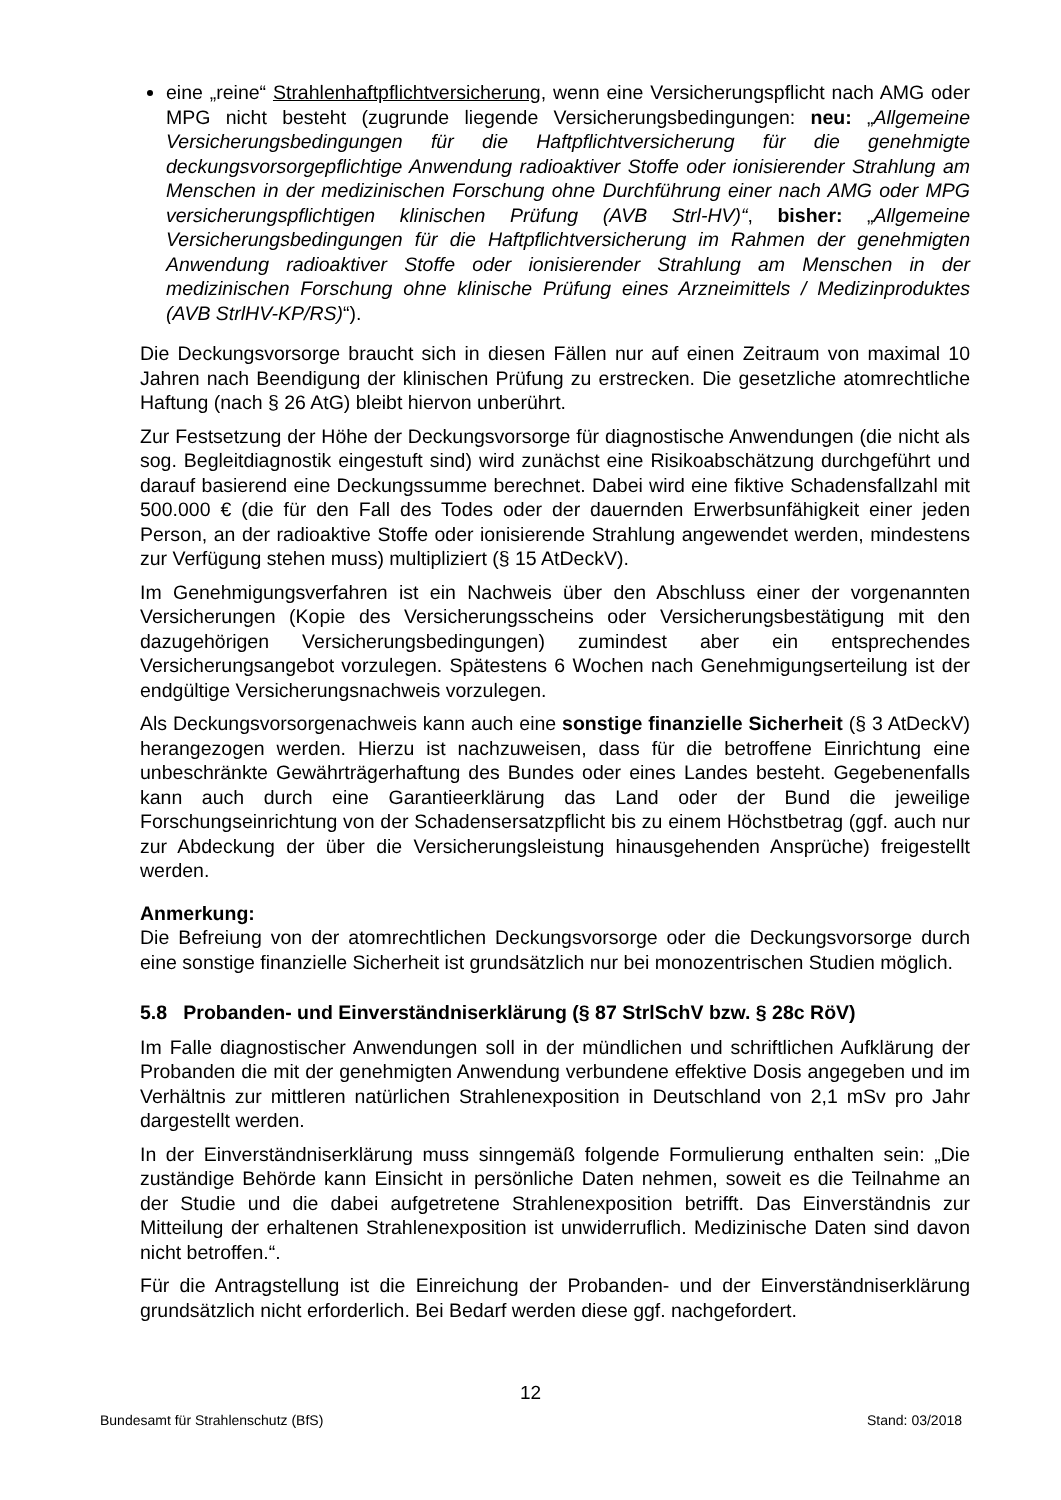eine „reine“ Strahlenhaftpflichtversicherung, wenn eine Versicherungspflicht nach AMG oder MPG nicht besteht (zugrunde liegende Versicherungsbedingungen: neu: „Allgemeine Versicherungsbedingungen für die Haftpflichtversicherung für die genehmigte deckungsvorsorgepflichtige Anwendung radioaktiver Stoffe oder ionisierender Strahlung am Menschen in der medizinischen Forschung ohne Durchführung einer nach AMG oder MPG versicherungspflichtigen klinischen Prüfung (AVB Strl-HV)“, bisher: „Allgemeine Versicherungsbedingungen für die Haftpflichtversicherung im Rahmen der genehmigten Anwendung radioaktiver Stoffe oder ionisierender Strahlung am Menschen in der medizinischen Forschung ohne klinische Prüfung eines Arzneimittels / Medizinproduktes (AVB StrlHV-KP/RS)“).
Die Deckungsvorsorge braucht sich in diesen Fällen nur auf einen Zeitraum von maximal 10 Jahren nach Beendigung der klinischen Prüfung zu erstrecken. Die gesetzliche atomrechtliche Haftung (nach § 26 AtG) bleibt hiervon unberührt.
Zur Festsetzung der Höhe der Deckungsvorsorge für diagnostische Anwendungen (die nicht als sog. Begleitdiagnostik eingestuft sind) wird zunächst eine Risikoabschätzung durchgeführt und darauf basierend eine Deckungssumme berechnet. Dabei wird eine fiktive Schadensfallzahl mit 500.000 € (die für den Fall des Todes oder der dauernden Erwerbsunfähigkeit einer jeden Person, an der radioaktive Stoffe oder ionisierende Strahlung angewendet werden, mindestens zur Verfügung stehen muss) multipliziert (§ 15 AtDeckV).
Im Genehmigungsverfahren ist ein Nachweis über den Abschluss einer der vorgenannten Versicherungen (Kopie des Versicherungsscheins oder Versicherungsbestätigung mit den dazugehörigen Versicherungsbedingungen) zumindest aber ein entsprechendes Versicherungsangebot vorzulegen. Spätestens 6 Wochen nach Genehmigungserteilung ist der endgültige Versicherungsnachweis vorzulegen.
Als Deckungsvorsorgenachweis kann auch eine sonstige finanzielle Sicherheit (§ 3 AtDeckV) herangezogen werden. Hierzu ist nachzuweisen, dass für die betroffene Einrichtung eine unbeschränkte Gewährträgerhaftung des Bundes oder eines Landes besteht. Gegebenenfalls kann auch durch eine Garantieerklärung das Land oder der Bund die jeweilige Forschungseinrichtung von der Schadensersatzpflicht bis zu einem Höchstbetrag (ggf. auch nur zur Abdeckung der über die Versicherungsleistung hinausgehenden Ansprüche) freigestellt werden.
Anmerkung:
Die Befreiung von der atomrechtlichen Deckungsvorsorge oder die Deckungsvorsorge durch eine sonstige finanzielle Sicherheit ist grundsätzlich nur bei monozentrischen Studien möglich.
5.8 Probanden- und Einverständniserklärung (§ 87 StrlSchV bzw. § 28c RöV)
Im Falle diagnostischer Anwendungen soll in der mündlichen und schriftlichen Aufklärung der Probanden die mit der genehmigten Anwendung verbundene effektive Dosis angegeben und im Verhältnis zur mittleren natürlichen Strahlenexposition in Deutschland von 2,1 mSv pro Jahr dargestellt werden.
In der Einverständniserklärung muss sinngemäß folgende Formulierung enthalten sein: „Die zuständige Behörde kann Einsicht in persönliche Daten nehmen, soweit es die Teilnahme an der Studie und die dabei aufgetretene Strahlenexposition betrifft. Das Einverständnis zur Mitteilung der erhaltenen Strahlenexposition ist unwiderruflich. Medizinische Daten sind davon nicht betroffen.“.
Für die Antragstellung ist die Einreichung der Probanden- und der Einverständniserklärung grundsätzlich nicht erforderlich. Bei Bedarf werden diese ggf. nachgefordert.
12
Bundesamt für Strahlenschutz (BfS) Stand: 03/2018